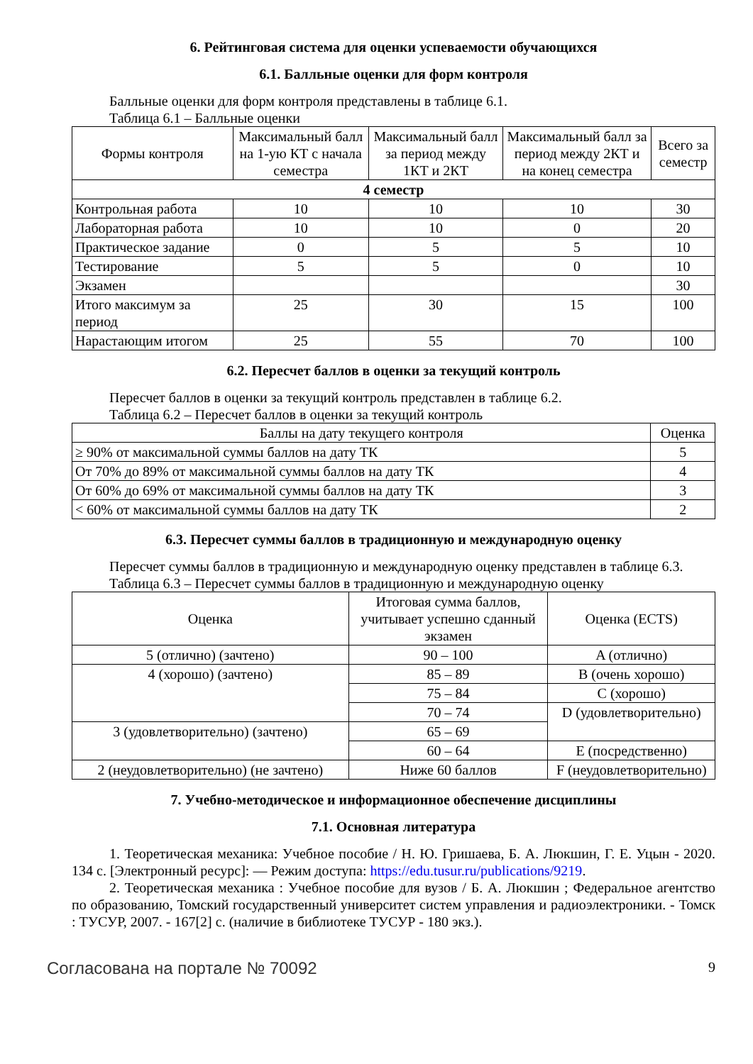6. Рейтинговая система для оценки успеваемости обучающихся
6.1. Балльные оценки для форм контроля
Балльные оценки для форм контроля представлены в таблице 6.1.
Таблица 6.1 – Балльные оценки
| Формы контроля | Максимальный балл на 1-ую КТ с начала семестра | Максимальный балл за период между 1КТ и 2КТ | Максимальный балл за период между 2КТ и на конец семестра | Всего за семестр |
| --- | --- | --- | --- | --- |
| 4 семестр | | | | |
| Контрольная работа | 10 | 10 | 10 | 30 |
| Лабораторная работа | 10 | 10 | 0 | 20 |
| Практическое задание | 0 | 5 | 5 | 10 |
| Тестирование | 5 | 5 | 0 | 10 |
| Экзамен | | | | 30 |
| Итого максимум за период | 25 | 30 | 15 | 100 |
| Нарастающим итогом | 25 | 55 | 70 | 100 |
6.2. Пересчет баллов в оценки за текущий контроль
Пересчет баллов в оценки за текущий контроль представлен в таблице 6.2.
Таблица 6.2 – Пересчет баллов в оценки за текущий контроль
| Баллы на дату текущего контроля | Оценка |
| --- | --- |
| ≥ 90% от максимальной суммы баллов на дату ТК | 5 |
| От 70% до 89% от максимальной суммы баллов на дату ТК | 4 |
| От 60% до 69% от максимальной суммы баллов на дату ТК | 3 |
| < 60% от максимальной суммы баллов на дату ТК | 2 |
6.3. Пересчет суммы баллов в традиционную и международную оценку
Пересчет суммы баллов в традиционную и международную оценку представлен в таблице 6.3.
Таблица 6.3 – Пересчет суммы баллов в традиционную и международную оценку
| Оценка | Итоговая сумма баллов, учитывает успешно сданный экзамен | Оценка (ECTS) |
| --- | --- | --- |
| 5 (отлично) (зачтено) | 90 – 100 | A (отлично) |
| 4 (хорошо) (зачтено) | 85 – 89 | B (очень хорошо) |
| | 75 – 84 | C (хорошо) |
| | 70 – 74 | D (удовлетворительно) |
| 3 (удовлетворительно) (зачтено) | 65 – 69 | |
| | 60 – 64 | E (посредственно) |
| 2 (неудовлетворительно) (не зачтено) | Ниже 60 баллов | F (неудовлетворительно) |
7. Учебно-методическое и информационное обеспечение дисциплины
7.1. Основная литература
1. Теоретическая механика: Учебное пособие / Н. Ю. Гришаева, Б. А. Люкшин, Г. Е. Уцын - 2020. 134 с. [Электронный ресурс]: — Режим доступа: https://edu.tusur.ru/publications/9219.
2. Теоретическая механика : Учебное пособие для вузов / Б. А. Люкшин ; Федеральное агентство по образованию, Томский государственный университет систем управления и радиоэлектроники. - Томск : ТУСУР, 2007. - 167[2] с. (наличие в библиотеке ТУСУР - 180 экз.).
Согласована на портале № 70092 9